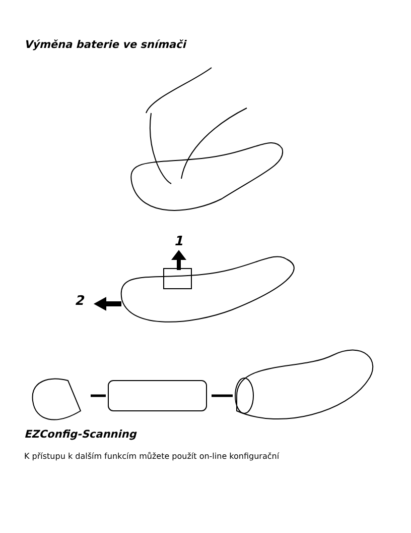Výměna baterie ve snímači
1
2
EZConfig-Scanning
K přístupu k dalším funkcím můžete použít on-line konfigurační